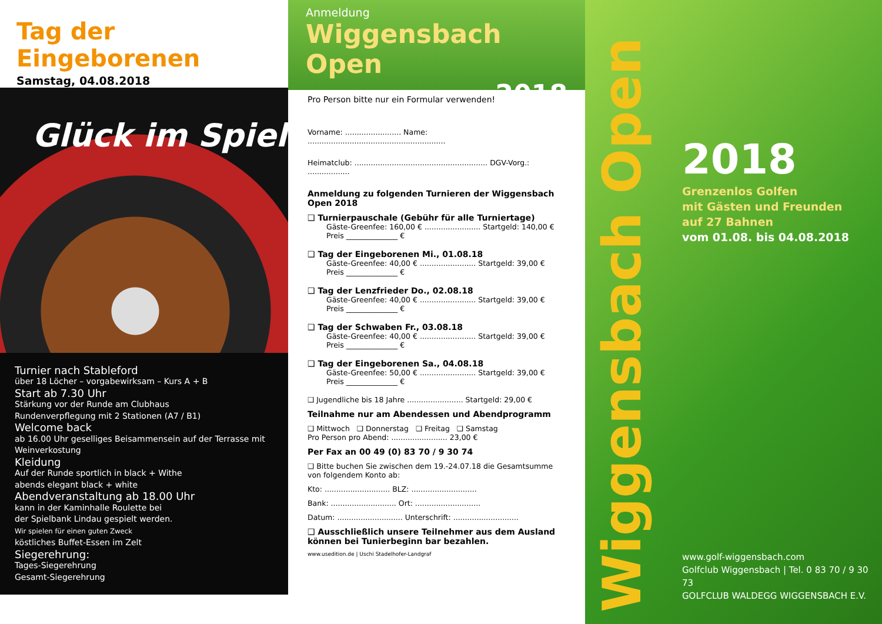Tag der Eingeborenen
Samstag, 04.08.2018
Glück im Spiel
Turnier nach Stableford
über 18 Löcher – vorgabewirksam – Kurs A + B
Start ab 7.30 Uhr
Stärkung vor der Runde am Clubhaus
Rundenverpflegung mit 2 Stationen (A7 / B1)
Welcome back
ab 16.00 Uhr geselliges Beisammensein auf der Terrasse mit Weinverkostung
Kleidung
Auf der Runde sportlich in black + Withe
abends elegant black + white
Abendveranstaltung ab 18.00 Uhr
kann in der Kaminhalle Roulette bei
der Spielbank Lindau gespielt werden.
Wir spielen für einen guten Zweck
köstliches Buffet-Essen im Zelt
Siegerehrung:
Tages-Siegerehrung
Gesamt-Siegerehrung
Anmeldung
Wiggensbach Open
2018
Pro Person bitte nur ein Formular verwenden!
Vorname: ........................ Name: ...........................................................
Heimatclub: ......................................................... DGV-Vorg.: ..................
Anmeldung zu folgenden Turnieren der Wiggensbach Open 2018
❑ Turnierpauschale (Gebühr für alle Turniertage)
Gäste-Greenfee: 160,00 € ........................ Startgeld: 140,00 €
Preis ______________ €
❑ Tag der Eingeborenen Mi., 01.08.18
Gäste-Greenfee: 40,00 € ........................ Startgeld: 39,00 €
Preis ______________ €
❑ Tag der Lenzfrieder Do., 02.08.18
Gäste-Greenfee: 40,00 € ........................ Startgeld: 39,00 €
Preis ______________ €
❑ Tag der Schwaben Fr., 03.08.18
Gäste-Greenfee: 40,00 € ........................ Startgeld: 39,00 €
Preis ______________ €
❑ Tag der Eingeborenen Sa., 04.08.18
Gäste-Greenfee: 50,00 € ........................ Startgeld: 39,00 €
Preis ______________ €
❑ Jugendliche bis 18 Jahre ........................ Startgeld: 29,00 €
Teilnahme nur am Abendessen und Abendprogramm
❑ Mittwoch ❑ Donnerstag ❑ Freitag ❑ Samstag
Pro Person pro Abend: ........................ 23,00 €
Per Fax an 00 49 (0) 83 70 / 9 30 74
❑ Bitte buchen Sie zwischen dem 19.-24.07.18 die Gesamtsumme von folgendem Konto ab:
Kto: ............................ BLZ: ............................
Bank: ............................ Ort: ............................
Datum: ............................ Unterschrift: ............................
❑ Ausschließlich unsere Teilnehmer aus dem Ausland können bei Tunierbeginn bar bezahlen.
www.usedition.de | Uschi Stadelhofer-Landgraf
Wiggensbach Open
2018
Grenzenlos Golfen
mit Gästen und Freunden
auf 27 Bahnen
vom 01.08. bis 04.08.2018
www.golf-wiggensbach.com
Golfclub Wiggensbach | Tel. 0 83 70 / 9 30 73
GOLFCLUB WALDEGG WIGGENSBACH E.V.